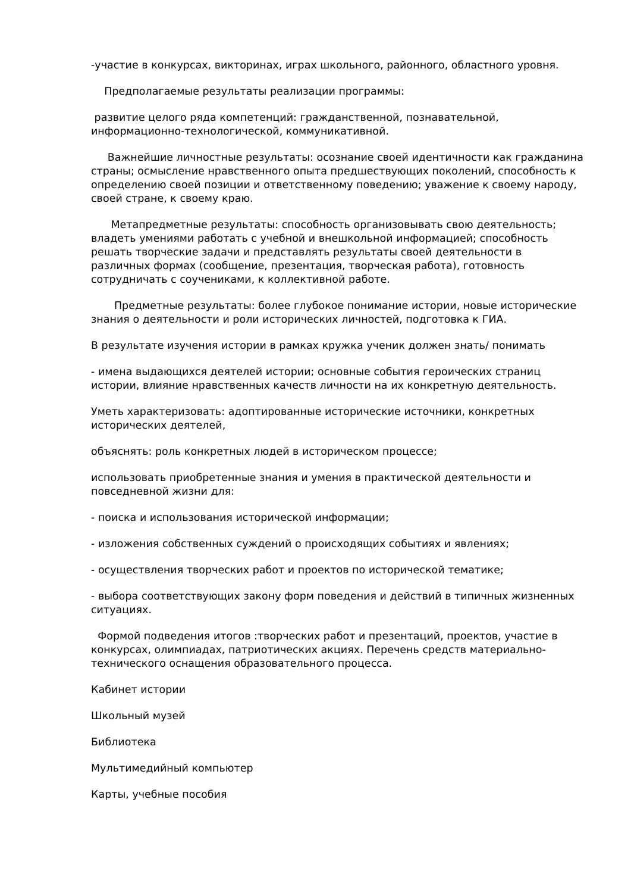-участие в конкурсах, викторинах, играх школьного, районного, областного уровня.
Предполагаемые результаты реализации программы:
развитие целого ряда компетенций: гражданственной, познавательной, информационно-технологической, коммуникативной.
Важнейшие личностные результаты: осознание своей идентичности как гражданина страны; осмысление нравственного опыта предшествующих поколений, способность к определению своей позиции и ответственному поведению; уважение к своему народу, своей стране, к своему краю.
Метапредметные результаты: способность организовывать свою деятельность; владеть умениями работать с учебной и внешкольной информацией; способность решать творческие задачи и представлять результаты своей деятельности в различных формах (сообщение, презентация, творческая работа), готовность сотрудничать с соучениками, к коллективной работе.
Предметные результаты: более глубокое понимание истории, новые исторические знания о деятельности и роли исторических личностей, подготовка к ГИА.
В результате изучения истории в рамках кружка ученик должен знать/ понимать
- имена выдающихся деятелей истории; основные события героических страниц истории, влияние нравственных качеств личности на их конкретную деятельность.
Уметь характеризовать: адоптированные исторические источники, конкретных исторических деятелей,
объяснять: роль конкретных людей в историческом процессе;
использовать приобретенные знания и умения в практической деятельности и повседневной жизни для:
- поиска и использования исторической информации;
- изложения собственных суждений о происходящих событиях и явлениях;
- осуществления творческих работ и проектов по исторической тематике;
- выбора соответствующих закону форм поведения и действий в типичных жизненных ситуациях.
Формой подведения итогов :творческих работ и презентаций, проектов, участие в конкурсах, олимпиадах, патриотических акциях. Перечень средств материально-технического оснащения образовательного процесса.
Кабинет истории
Школьный музей
Библиотека
Мультимедийный компьютер
Карты, учебные пособия